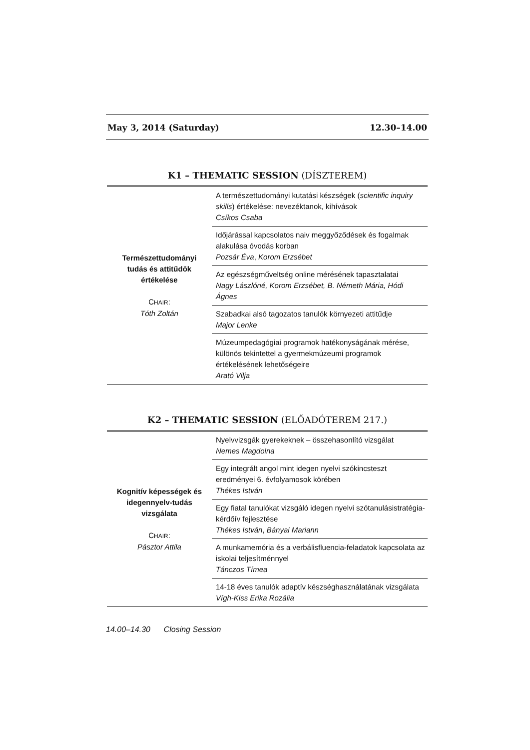May 3, 2014 (Saturday) 12.30–14.00
K1 – THEMATIC SESSION (DÍSZTEREM)
| Természettudományi tudás és attitűdök értékelése C HAIR : Tóth Zoltán | A természettudományi kutatási készségek ( scientific inquiry skills ) értékelése: nevezéktanok, kihívások Csíkos Csaba |
| | Időjárással kapcsolatos naiv meggyőződések és fogalmak alakulása óvodás korban Pozsár Éva , Korom Erzsébet |
| | Az egészségműveltség online mérésének tapasztalatai Nagy Lászlóné, Korom Erzsébet, B. Németh Mária, Hódi Ágnes |
| | Szabadkai alsó tagozatos tanulók környezeti attitűdje Major Lenke |
| | Múzeumpedagógiai programok hatékonyságának mérése, különös tekintettel a gyermekmúzeumi programok értékelésének lehetőségeire Arató Vilja |
K2 – THEMATIC SESSION (ELŐADÓTEREM 217.)
| Kognitív képességek és idegennyelv-tudás vizsgálata C HAIR : Pásztor Attila | Nyelvvizsgák gyerekeknek – összehasonlító vizsgálat Nemes Magdolna |
| | Egy integrált angol mint idegen nyelvi szókincsteszt eredményei 6. évfolyamosok körében Thékes István |
| | Egy fiatal tanulókat vizsgáló idegen nyelvi szótanulásistratégia-kérdőív fejlesztése Thékes István , Bányai Mariann |
| | A munkamemória és a verbálisfluencia-feladatok kapcsolata az iskolai teljesítménnyel Tánczos Tímea |
| | 14-18 éves tanulók adaptív készséghasználatának vizsgálata Vígh-Kiss Erika Rozália |
14.00–14.30 Closing Session